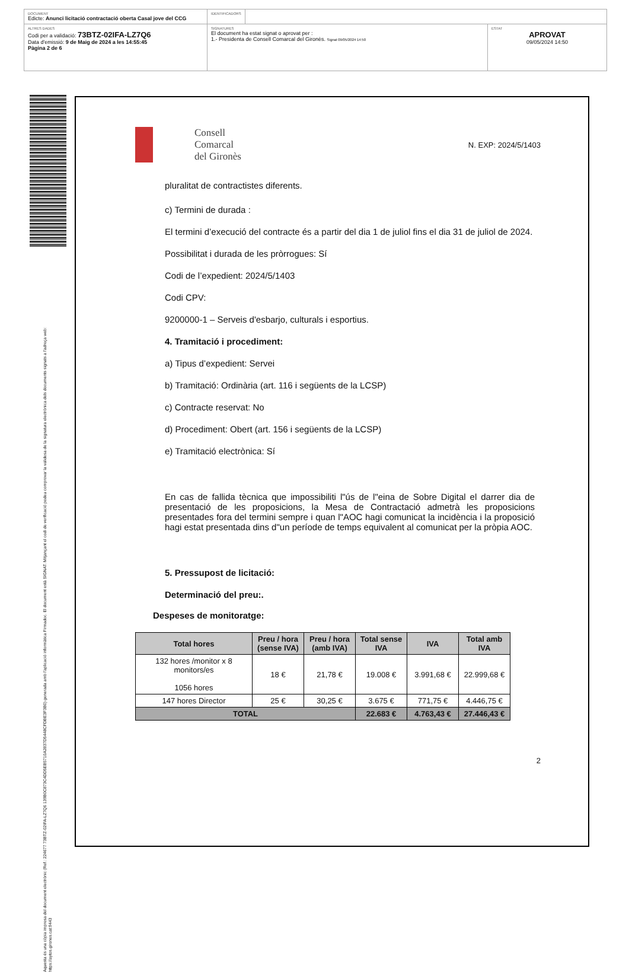DOCUMENT
Edicte: Anunci licitació contractació oberta Casal jove del CCG
IDENTIFICADORS
ALTRES DADES
Codi per a validació: 73BTZ-02IFA-LZ7Q6
Data d'emissió: 9 de Maig de 2024 a les 14:55:45
Pàgina 2 de 6
SIGNATURES
El document ha estat signat o aprovat per :
1.- Presidenta de Consell Comarcal del Gironès. Signat 09/05/2024 14:50
ESTAT
APROVAT
09/05/2024 14:50
Aquesta és una còpia impresa del document electrònic (Ref.: 224677 73BTZ-02IFA-LZ7Q6 139B0C873C4DD5EB5710A2837D5448CFDBE3F3B0) generada amb l'aplicació informàtica Firmadoc. El document està SIGNAT. Mitjançant el codi de verificació podeu comprovar la validesa de la signatura electrònica dels documents signats a l'adreça web: https://aytos.girones.cat:9443
Consell
Comarcal
del Gironès
N. EXP: 2024/5/1403
pluralitat de contractistes diferents.
c) Termini de durada :
El termini d’execució del contracte és a partir del dia 1 de juliol fins el dia 31 de juliol de 2024.
Possibilitat i durada de les pròrrogues: Sí
Codi de l’expedient: 2024/5/1403
Codi CPV:
9200000-1 – Serveis d'esbarjo, culturals i esportius.
4. Tramitació i procediment:
a) Tipus d’expedient: Servei
b) Tramitació: Ordinària (art. 116 i següents de la LCSP)
c) Contracte reservat: No
d) Procediment: Obert (art. 156 i següents de la LCSP)
e) Tramitació electrònica: Sí
En cas de fallida tècnica que impossibiliti l"ús de l"eina de Sobre Digital el darrer dia de presentació de les proposicions, la Mesa de Contractació admetrà les proposicions presentades fora del termini sempre i quan l"AOC hagi comunicat la incidència i la proposició hagi estat presentada dins d"un període de temps equivalent al comunicat per la pròpia AOC.
5. Pressupost de licitació:
Determinació del preu:.
Despeses de monitoratge:
| Total hores | Preu / hora (sense IVA) | Preu / hora (amb IVA) | Total sense IVA | IVA | Total amb IVA |
| --- | --- | --- | --- | --- | --- |
| 132 hores /monitor x 8 monitors/es 1056 hores | 18 € | 21,78 € | 19.008 € | 3.991,68 € | 22.999,68 € |
| 147 hores Director | 25 € | 30,25 € | 3.675 € | 771,75 € | 4.446,75 € |
| TOTAL | | | 22.683 € | 4.763,43 € | 27.446,43 € |
2